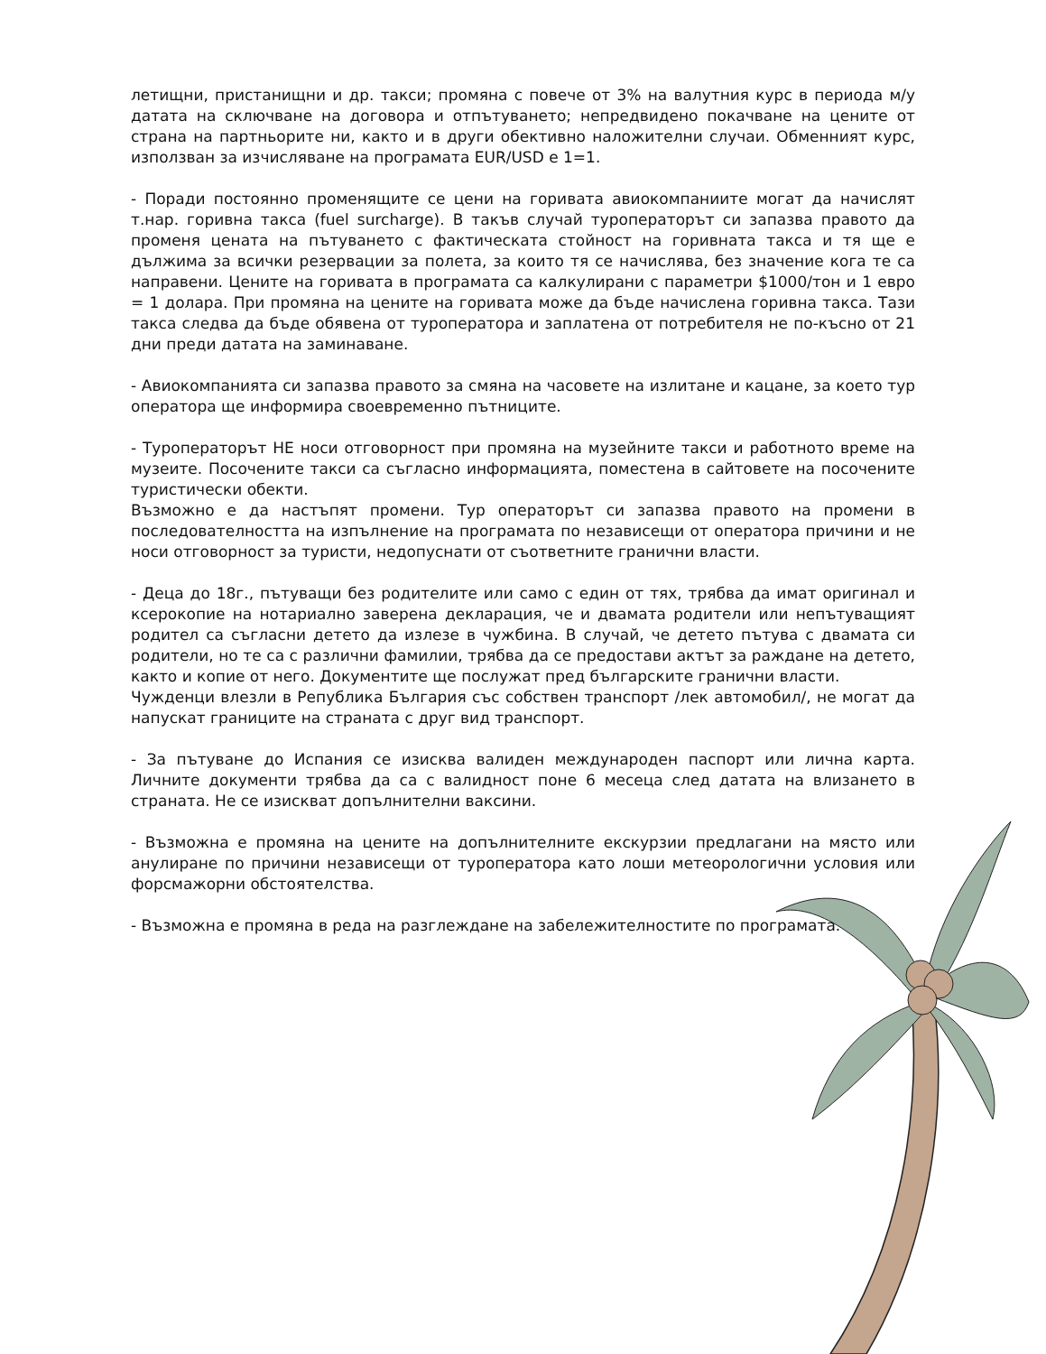летищни, пристанищни и др. такси; промяна с повече от 3% на валутния курс в периода м/у датата на сключване на договора и отпътуването; непредвидено покачване на цените от страна на партньорите ни, както и в други обективно наложителни случаи. Обменният курс, използван за изчисляване на програмата EUR/USD е 1=1.
- Поради постоянно променящите се цени на горивата авиокомпаниите могат да начислят т.нар. горивна такса (fuel surcharge). В такъв случай туроператорът си запазва правото да променя цената на пътуването с фактическата стойност на горивната такса и тя ще е дължима за всички резервации за полета, за които тя се начислява, без значение кога те са направени. Цените на горивата в програмата са калкулирани с параметри $1000/тон и 1 евро = 1 долара. При промяна на цените на горивата може да бъде начислена горивна такса. Тази такса следва да бъде обявена от туроператора и заплатена от потребителя не по-късно от 21 дни преди датата на заминаване.
- Авиокомпанията си запазва правото за смяна на часовете на излитане и кацане, за което тур оператора ще информира своевременно пътниците.
- Туроператорът НЕ носи отговорност при промяна на музейните такси и работното време на музеите. Посочените такси са съгласно информацията, поместена в сайтовете на посочените туристически обекти.
Възможно е да настъпят промени. Тур операторът си запазва правото на промени в последователността на изпълнение на програмата по независещи от оператора причини и не носи отговорност за туристи, недопуснати от съответните гранични власти.
- Деца до 18г., пътуващи без родителите или само с един от тях, трябва да имат оригинал и ксерокопие на нотариално заверена декларация, че и двамата родители или непътуващият родител са съгласни детето да излезе в чужбина. В случай, че детето пътува с двамата си родители, но те са с различни фамилии, трябва да се предостави актът за раждане на детето, както и копие от него. Документите ще послужат пред българските гранични власти.
Чужденци влезли в Република България със собствен транспорт /лек автомобил/, не могат да напускат границите на страната с друг вид транспорт.
- За пътуване до Испания се изисква валиден международен паспорт или лична карта. Личните документи трябва да са с валидност поне 6 месеца след датата на влизането в страната. Не се изискват допълнителни ваксини.
- Възможна е промяна на цените на допълнителните екскурзии предлагани на място или анулиране по причини независещи от туроператора като лоши метеорологични условия или форсмажорни обстоятелства.
- Възможна е промяна в реда на разглеждане на забележителностите по програмата.